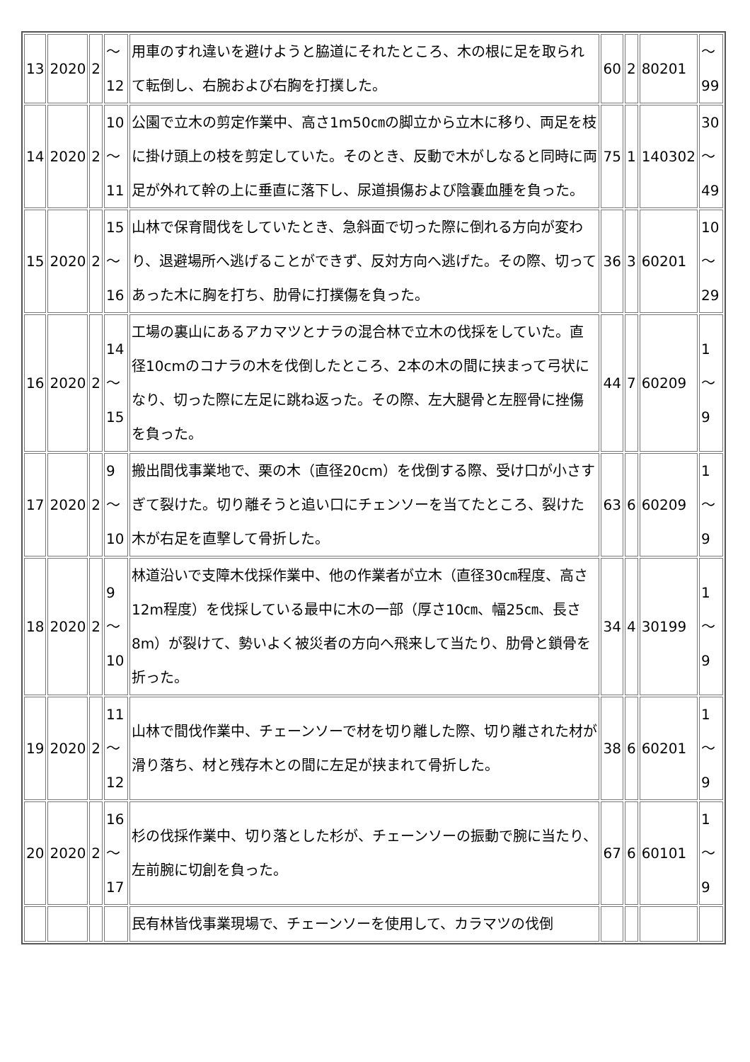| 13 | 2020 | 2 | ～ 12 | 用車のすれ違いを避けようと脇道にそれたところ、木の根に足を取られて転倒し、右腕および右胸を打撲した。 | 60 | 2 | 80201 | ～ 99 |
| 14 | 2020 | 2 | 10 ～ 11 | 公園で立木の剪定作業中、高さ1m50㎝の脚立から立木に移り、両足を枝に掛け頭上の枝を剪定していた。そのとき、反動で木がしなると同時に両足が外れて幹の上に垂直に落下し、尿道損傷および陰嚢血腫を負った。 | 75 | 1 | 140302 | 30 ～ 49 |
| 15 | 2020 | 2 | 15 ～ 16 | 山林で保育間伐をしていたとき、急斜面で切った際に倒れる方向が変わり、退避場所へ逃げることができず、反対方向へ逃げた。その際、切ってあった木に胸を打ち、肋骨に打撲傷を負った。 | 36 | 3 | 60201 | 10 ～ 29 |
| 16 | 2020 | 2 | 14 ～ 15 | 工場の裏山にあるアカマツとナラの混合林で立木の伐採をしていた。直径10cmのコナラの木を伐倒したところ、2本の木の間に挟まって弓状になり、切った際に左足に跳ね返った。その際、左大腿骨と左脛骨に挫傷を負った。 | 44 | 7 | 60209 | 1～ 9 |
| 17 | 2020 | 2 | 9 ～ 10 | 搬出間伐事業地で、栗の木（直径20cm）を伐倒する際、受け口が小さすぎて裂けた。切り離そうと追い口にチェンソーを当てたところ、裂けた木が右足を直撃して骨折した。 | 63 | 6 | 60209 | 1～ 9 |
| 18 | 2020 | 2 | 9 ～ 10 | 林道沿いで支障木伐採作業中、他の作業者が立木（直径30㎝程度、高さ12m程度）を伐採している最中に木の一部（厚さ10㎝、幅25㎝、長さ8m）が裂けて、勢いよく被災者の方向へ飛来して当たり、肋骨と鎖骨を折った。 | 34 | 4 | 30199 | 1～ 9 |
| 19 | 2020 | 2 | 11 ～ 12 | 山林で間伐作業中、チェーンソーで材を切り離した際、切り離された材が滑り落ち、材と残存木との間に左足が挟まれて骨折した。 | 38 | 6 | 60201 | 1～ 9 |
| 20 | 2020 | 2 | 16 ～ 17 | 杉の伐採作業中、切り落とした杉が、チェーンソーの振動で腕に当たり、左前腕に切創を負った。 | 67 | 6 | 60101 | 1～ 9 |
| | | | | 民有林皆伐事業現場で、チェーンソーを使用して、カラマツの伐倒 | | | | |